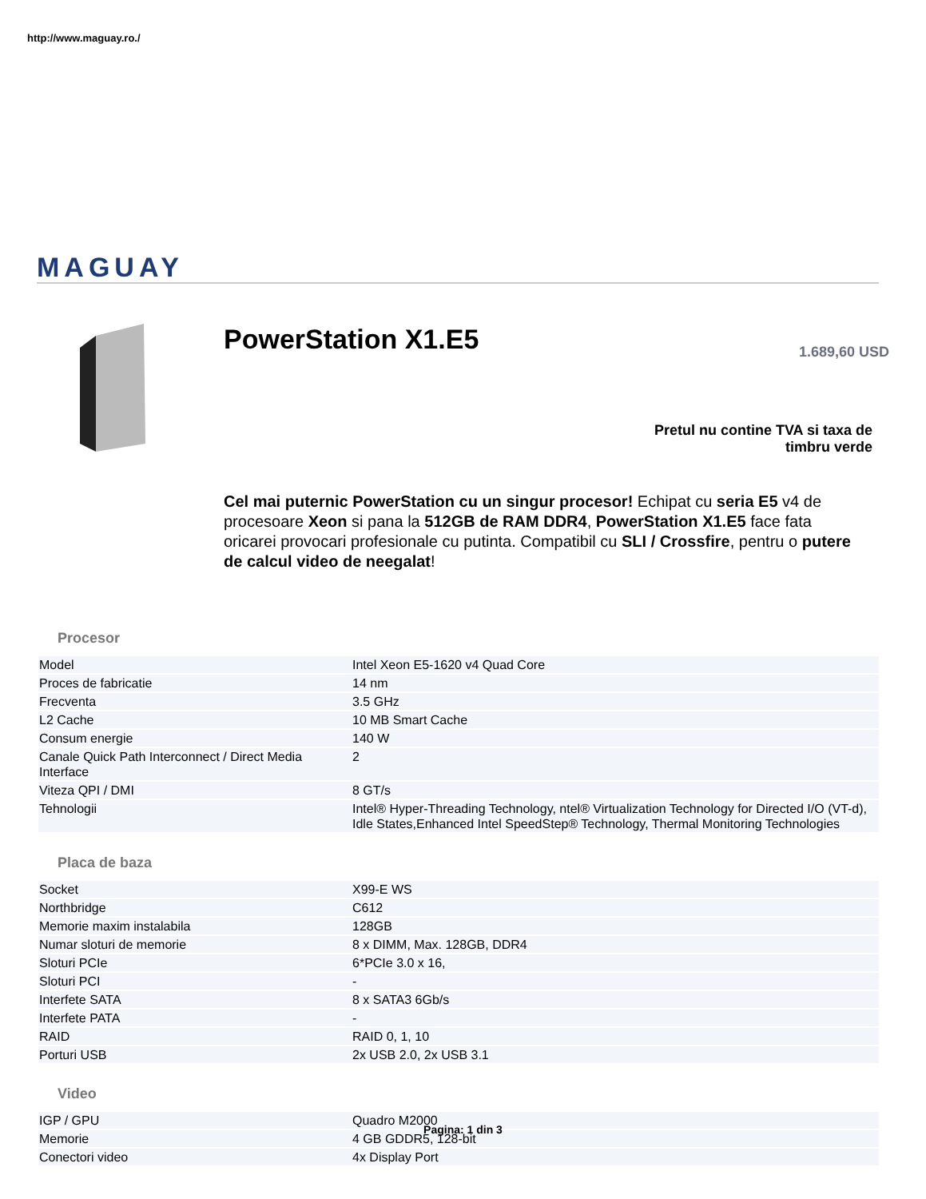http://www.maguay.ro./
MAGUAY
PowerStation X1.E5 1.689,60 USD
Pretul nu contine TVA si taxa de timbru verde
Cel mai puternic PowerStation cu un singur procesor! Echipat cu seria E5 v4 de procesoare Xeon si pana la 512GB de RAM DDR4, PowerStation X1.E5 face fata oricarei provocari profesionale cu putinta. Compatibil cu SLI / Crossfire, pentru o putere de calcul video de neegalat!
Procesor
| Model | Intel Xeon E5-1620 v4 Quad Core |
| Proces de fabricatie | 14 nm |
| Frecventa | 3.5 GHz |
| L2 Cache | 10 MB Smart Cache |
| Consum energie | 140 W |
| Canale Quick Path Interconnect / Direct Media Interface | 2 |
| Viteza QPI / DMI | 8 GT/s |
| Tehnologii | Intel® Hyper-Threading Technology, ntel® Virtualization Technology for Directed I/O (VT-d), Idle States,Enhanced Intel SpeedStep® Technology, Thermal Monitoring Technologies |
Placa de baza
| Socket | X99-E WS |
| Northbridge | C612 |
| Memorie maxim instalabila | 128GB |
| Numar sloturi de memorie | 8 x DIMM, Max. 128GB, DDR4 |
| Sloturi PCIe | 6*PCIe 3.0 x 16, |
| Sloturi PCI | - |
| Interfete SATA | 8 x SATA3 6Gb/s |
| Interfete PATA | - |
| RAID | RAID 0, 1, 10 |
| Porturi USB | 2x USB 2.0, 2x USB 3.1 |
Video
| IGP / GPU | Quadro M2000 |
| Memorie | 4 GB GDDR5, 128-bit |
| Conectori video | 4x Display Port |
Pagina: 1 din 3